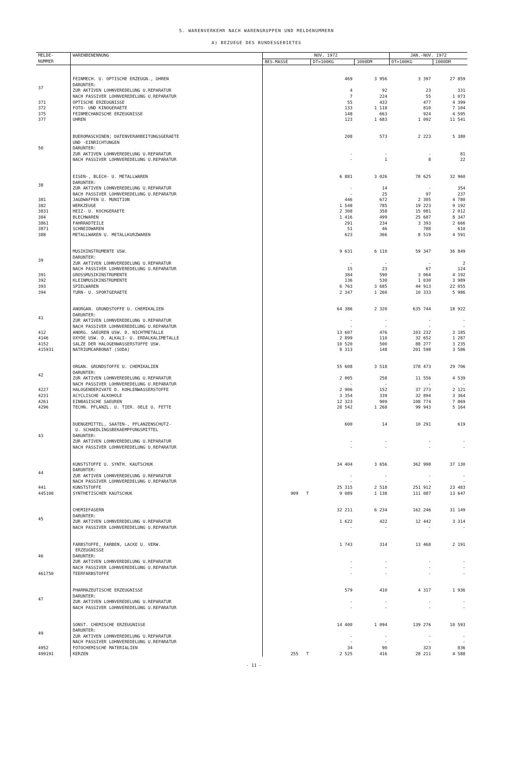5. WARENVERKEHR NACH WARENGRUPPEN UND MELDENUMMERN
A) BEZUEGE DES BUNDESGEBIETES
| MELDE- NUMMER | WARENBENENNUNG | NOV. 1972 | | | JAN.-NOV. 1972 | |
| --- | --- | --- | --- | --- | --- | --- |
| | | BES.MASSE | DT=100KG | 1000DM | DT=100KG | 1000DM |
| 37 | FEINMECH. U. OPTISCHE ERZEUGN., UHREN DARUNTER: ZUR AKTIVEN LOHNVEREDELUNG U.REPARATUR NACH PASSIVER LOHNVEREDELUNG U.REPARATUR | | 469 4 7 | 3 956 92 224 | 3 397 23 55 | 27 859 331 1 073 |
| 371 | OPTISCHE ERZEUGNISSE | | 55 | 433 | 477 | 4 399 |
| 372 | FOTO- UND KINOGERAETE | | 133 | 1 118 | 810 | 7 104 |
| 375 | FEINMECHANISCHE ERZEUGNISSE | | 148 | 663 | 924 | 4 595 |
| 377 | UHREN | | 123 | 1 683 | 1 092 | 11 541 |
| 50 | BUEROMASCHINEN; DATENVERARBEITUNGSGERAETE UND -EINRICHTUNGEN DARUNTER: ZUR AKTIVEN LOHNVEREDELUNG U.REPARATUR NACH PASSIVER LOHNVEREDELUNG U.REPARATUR | | 208 - - | 573 - 1 | 2 223 - 8 | 5 380 81 22 |
| 38 | EISEN-, BLECH- U. METALLWAREN DARUNTER: ZUR AKTIVEN LOHNVEREDELUNG U.REPARATUR NACH PASSIVER LOHNVEREDELUNG U.REPARATUR | | 6 881 - - | 3 026 14 25 | 78 625 - 97 | 32 960 354 237 |
| 381 | JAGDWAFFEN U. MUNITION | | 446 | 672 | 2 305 | 4 780 |
| 382 | WERKZEUGE | | 1 548 | 785 | 19 223 | 9 192 |
| 3831 | HEIZ- U. KOCHGERAETE | | 2 308 | 358 | 15 081 | 2 012 |
| 384 | BLECHWAREN | | 1 416 | 499 | 25 687 | 8 347 |
| 3861 | FAHRRADTEILE | | 291 | 234 | 3 393 | 2 666 |
| 3871 | SCHNEIDWAREN | | 51 | 46 | 788 | 610 |
| 388 | METALLWAREN U. METALLKURZWAREN | | 623 | 366 | 8 519 | 4 591 |
| 39 | MUSIKINSTRUMENTE USW. DARUNTER: ZUR AKTIVEN LOHNVEREDELUNG U.REPARATUR NACH PASSIVER LOHNVEREDELUNG U.REPARATUR | | 9 631 - 15 | 6 110 - 23 | 59 347 - 67 | 36 849 2 124 |
| 391 | GROSSMUSIKINSTRUMENTE | | 384 | 590 | 3 064 | 4 192 |
| 392 | KLEINMUSIKINSTRUMENTE | | 136 | 530 | 1 030 | 3 989 |
| 393 | SPIELWAREN | | 6 763 | 3 685 | 44 913 | 22 055 |
| 394 | TURN- U. SPORTGERAETE | | 2 347 | 1 260 | 10 333 | 5 986 |
| 41 | ANORGAN. GRUNDSTOFFE U. CHEMIKALIEN DARUNTER: ZUR AKTIVEN LOHNVEREDELUNG U.REPARATUR NACH PASSIVER LOHNVEREDELUNG U.REPARATUR | | 64 386 - - | 2 320 - - | 635 744 - - | 18 922 - - |
| 412 | ANORG. SAEUREN USW. D. NICHTMETALLE | | 13 607 | 476 | 103 232 | 3 185 |
| 4146 | OXYDE USW. D. ALKALI- U. ERDALKALIMETALLE | | 2 899 | 110 | 32 652 | 1 287 |
| 4152 | SALZE DER HALOGENWASSERSTOFFE USW. | | 10 520 | 500 | 88 277 | 3 235 |
| 415931 | NATRIUMCARBONAT (SODA) | | 8 313 | 148 | 201 598 | 3 586 |
| 42 | ORGAN. GRUNDSTOFFE U. CHEMIKALIEN DARUNTER: ZUR AKTIVEN LOHNVEREDELUNG U.REPARATUR NACH PASSIVER LOHNVEREDELUNG U.REPARATUR | | 55 608 2 005 - | 3 518 258 - | 378 473 11 556 - | 29 706 4 539 - |
| 4227 | HALOGENDERIVATE D. KOHLENWASSERSTOFFE | | 2 906 | 152 | 37 273 | 2 121 |
| 4231 | ACYCLISCHE ALKOHOLE | | 3 354 | 339 | 32 894 | 3 364 |
| 4261 | EINBASISCHE SAEUREN | | 12 323 | 909 | 108 774 | 7 869 |
| 4296 | TECHN. PFLANZL. U. TIER. OELE U. FETTE | | 28 542 | 1 268 | 99 943 | 5 164 |
| 43 | DUENGEMITTEL, SAATEN-, PFLANZENSCHUTZ- U. SCHAEDLINGSBEKAEMPFUNGSMITTEL DARUNTER: ZUR AKTIVEN LOHNVEREDELUNG U.REPARATUR NACH PASSIVER LOHNVEREDELUNG U.REPARATUR | | 600 - - | 14 - - | 10 291 - - | 619 - - |
| 44 | KUNSTSTOFFE U. SYNTH. KAUTSCHUK DARUNTER: ZUR AKTIVEN LOHNVEREDELUNG U.REPARATUR NACH PASSIVER LOHNVEREDELUNG U.REPARATUR | | 34 404 - - | 3 656 - - | 362 998 - - | 37 130 - - |
| 441 | KUNSTSTOFFE | | 25 315 | 2 518 | 251 912 | 23 483 |
| 445100 | SYNTHETISCHER KAUTSCHUK | 909 T | 9 089 | 1 138 | 111 087 | 13 647 |
| 45 | CHEMIEFASERN DARUNTER: ZUR AKTIVEN LOHNVEREDELUNG U.REPARATUR NACH PASSIVER LOHNVEREDELUNG U.REPARATUR | | 32 211 1 622 - | 6 234 422 - | 162 246 12 442 - | 31 149 3 314 - |
| 46 | FARBSTOFFE, FARBEN, LACKE U. VERW. ERZEUGNISSE DARUNTER: ZUR AKTIVEN LOHNVEREDELUNG U.REPARATUR NACH PASSIVER LOHNVEREDELUNG U.REPARATUR | | 1 743 - - | 314 - - | 13 468 - - | 2 191 - - |
| 461750 | TEERFARBSTOFFE | | - | - | - | - |
| 47 | PHARMAZEUTISCHE ERZEUGNISSE DARUNTER: ZUR AKTIVEN LOHNVEREDELUNG U.REPARATUR NACH PASSIVER LOHNVEREDELUNG U.REPARATUR | | 579 - - | 410 - - | 4 317 - - | 1 936 - - |
| 49 | SONST. CHEMISCHE ERZEUGNISSE DARUNTER: ZUR AKTIVEN LOHNVEREDELUNG U.REPARATUR NACH PASSIVER LOHNVEREDELUNG U.REPARATUR | | 14 400 - - | 1 094 - - | 139 276 - - | 10 593 - - |
| 4952 | FOTOCHEMISCHE MATERIALIEN | | 34 | 90 | 323 | 836 |
| 499191 | KERZEN | 255 T | 2 525 | 416 | 28 211 | 4 588 |
- 11 -